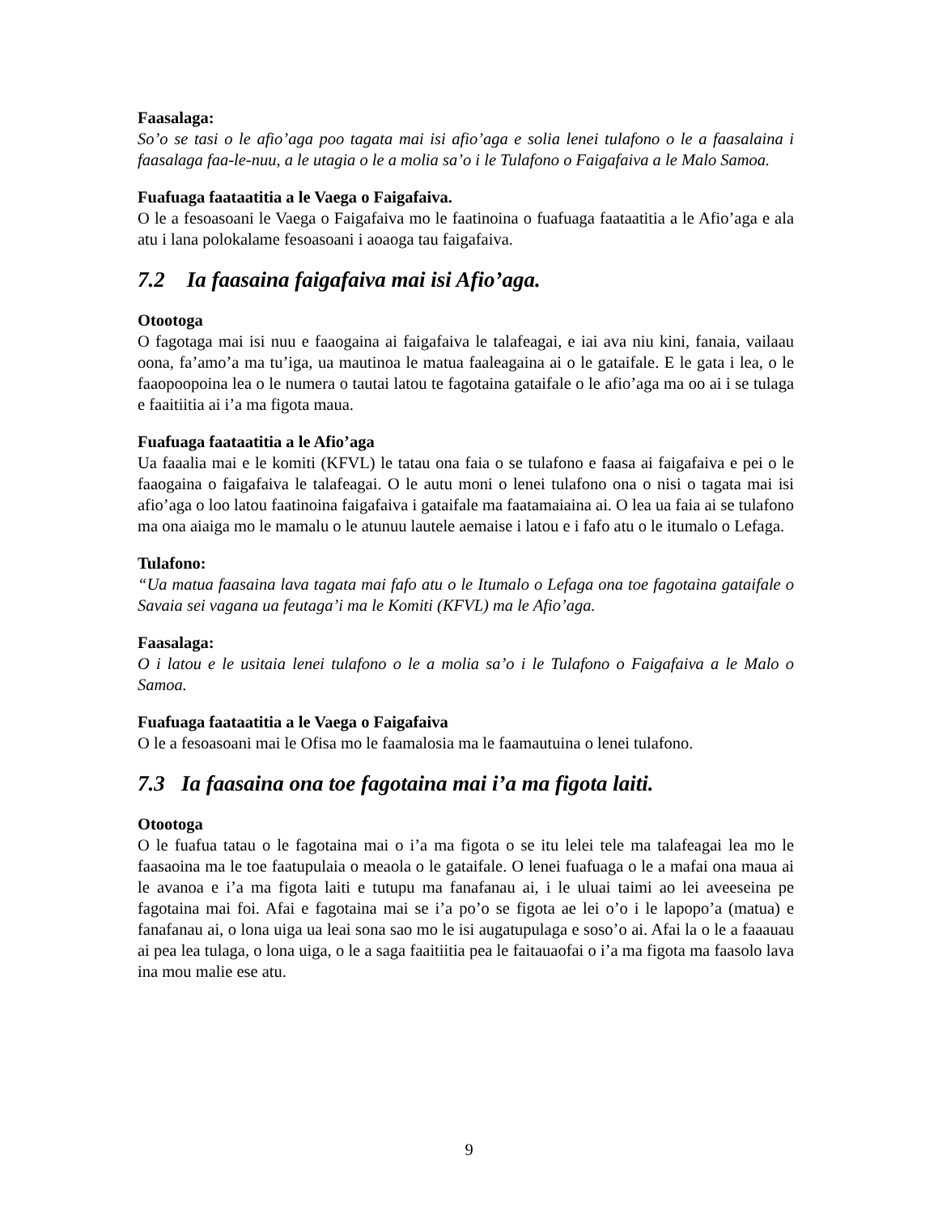Faasalaga:
So’o se tasi o le afio’aga poo tagata mai isi afio’aga e solia lenei tulafono o le a faasalaina i faasalaga faa-le-nuu, a le utagia o le a molia sa’o i le Tulafono o Faigafaiva a le Malo Samoa.
Fuafuaga faataatitia a le Vaega o Faigafaiva.
O le a fesoasoani le Vaega o Faigafaiva mo le faatinoina o fuafuaga faataatitia a le Afio’aga e ala atu i lana polokalame fesoasoani i aoaoga tau faigafaiva.
7.2 Ia faasaina faigafaiva mai isi Afio’aga.
Otootoga
O fagotaga mai isi nuu e faaogaina ai faigafaiva le talafeagai, e iai ava niu kini, fanaia, vailaau oona, fa’amo’a ma tu’iga, ua mautinoa le matua faaleagaina ai o le gataifale. E le gata i lea, o le faaopoopoina lea o le numera o tautai latou te fagotaina gataifale o le afio’aga ma oo ai i se tulaga e faaitiitia ai i’a ma figota maua.
Fuafuaga faataatitia a le Afio’aga
Ua faaalia mai e le komiti (KFVL) le tatau ona faia o se tulafono e faasa ai faigafaiva e pei o le faaogaina o faigafaiva le talafeagai. O le autu moni o lenei tulafono ona o nisi o tagata mai isi afio’aga o loo latou faatinoina faigafaiva i gataifale ma faatamaiaina ai. O lea ua faia ai se tulafono ma ona aiaiga mo le mamalu o le atunuu lautele aemaise i latou e i fafo atu o le itumalo o Lefaga.
Tulafono:
“Ua matua faasaina lava tagata mai fafo atu o le Itumalo o Lefaga ona toe fagotaina gataifale o Savaia sei vagana ua feutaga’i ma le Komiti (KFVL) ma le Afio’aga.
Faasalaga:
O i latou e le usitaia lenei tulafono o le a molia sa’o i le Tulafono o Faigafaiva a le Malo o Samoa.
Fuafuaga faataatitia a le Vaega o Faigafaiva
O le a fesoasoani mai le Ofisa mo le faamalosia ma le faamautuina o lenei tulafono.
7.3 Ia faasaina ona toe fagotaina mai i’a ma figota laiti.
Otootoga
O le fuafua tatau o le fagotaina mai o i’a ma figota o se itu lelei tele ma talafeagai lea mo le faasaoina ma le toe faatupulaia o meaola o le gataifale. O lenei fuafuaga o le a mafai ona maua ai le avanoa e i’a ma figota laiti e tutupu ma fanafanau ai, i le uluai taimi ao lei aveeseina pe fagotaina mai foi. Afai e fagotaina mai se i’a po’o se figota ae lei o’o i le lapopo’a (matua) e fanafanau ai, o lona uiga ua leai sona sao mo le isi augatupulaga e soso’o ai. Afai la o le a faaauau ai pea lea tulaga, o lona uiga, o le a saga faaitiitia pea le faitauaofai o i’a ma figota ma faasolo lava ina mou malie ese atu.
9